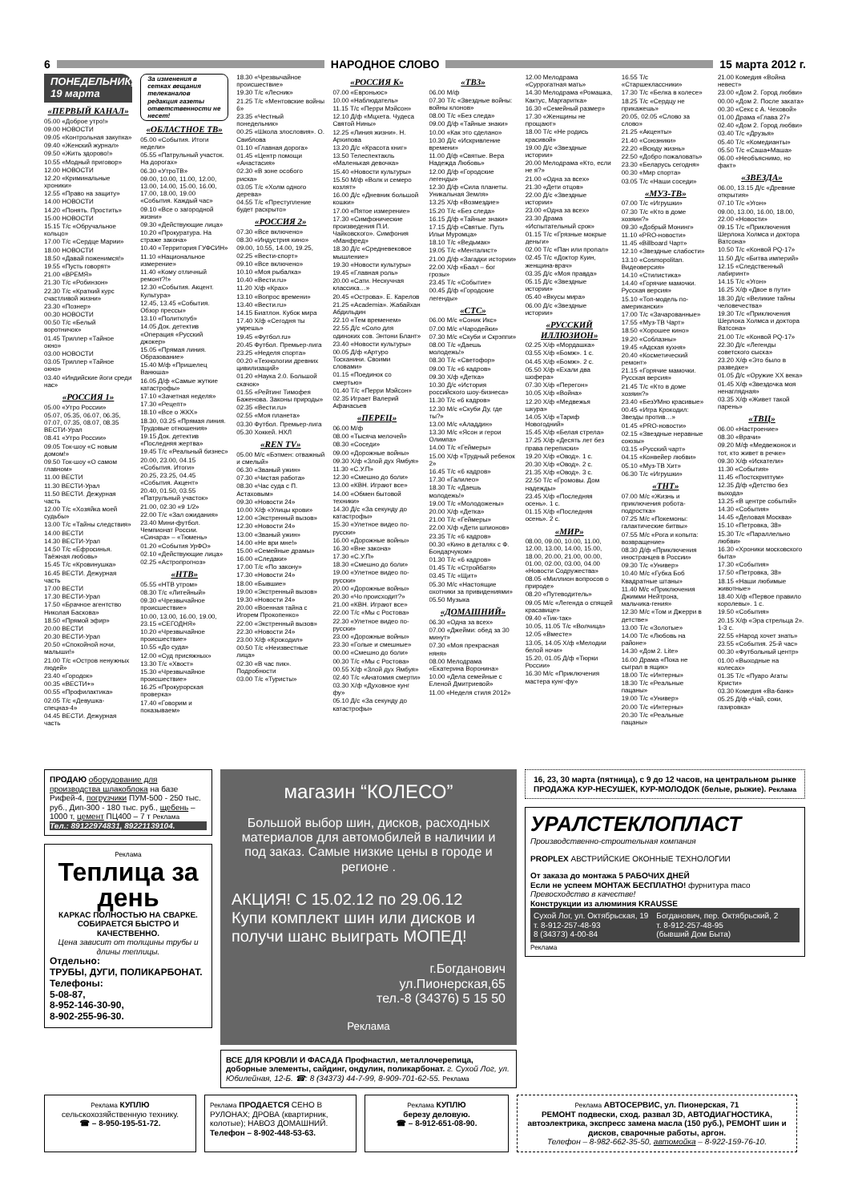6 НАРОДНОЕ СЛОВО 15 марта 2012 г.
ПОНЕДЕЛЬНИК, 19 марта
«ПЕРВЫЙ КАНАЛ»
05.00 «Доброе утро!»
09.00 НОВОСТИ
09.05 «Контрольная закупка»
09.40 «Женский журнал»
09.50 «Жить здорово!»
10.55 «Модный приговор»
12.00 НОВОСТИ
12.20 «Криминальные хроники»
12.55 «Право на защиту»
14.00 НОВОСТИ
14.20 «Понять. Простить»
15.00 НОВОСТИ
15.15 Т/с «Обручальное кольцо»
17.00 Т/с «Сердце Марии»
18.00 НОВОСТИ
18.50 «Давай поженимся!»
19.55 «Пусть говорят»
21.00 «ВРЕМЯ»
21.30 Т/с «Робинзон»
22.30 Т/с «Краткий курс счастливой жизни»
23.30 «Познер»
00.30 НОВОСТИ
00.50 Т/с «Белый воротничок»
01.45 Триллер «Тайное окно»
03.00 НОВОСТИ
03.05 Триллер «Тайное окно»
03.40 «Индийские йоги среди нас»
«РОССИЯ 1»
05.00 «Утро России»
05.07, 05.35, 06.07, 06.35, 07.07, 07.35, 08.07, 08.35 ВЕСТИ-Урал
08.41 «Утро России»
09.05 Ток-шоу «С новым домом!»
09.50 Ток-шоу «О самом главном»
11.00 ВЕСТИ
11.30 ВЕСТИ-Урал
11.50 ВЕСТИ. Дежурная часть
12.00 Т/с «Хозяйка моей судьбы»
13.00 Т/с «Тайны следствия»
14.00 ВЕСТИ
14.30 ВЕСТИ-Урал
14.50 Т/с «Ефросинья. Таёжная любовь»
15.45 Т/с «Кровинушка»
16.45 ВЕСТИ. Дежурная часть
17.00 ВЕСТИ
17.30 ВЕСТИ-Урал
17.50 «Брачное агентство Николая Баскова»
18.50 «Прямой эфир»
20.00 ВЕСТИ
20.30 ВЕСТИ-Урал
20.50 «Спокойной ночи, малыши!»
21.00 Т/с «Остров ненужных людей»
23.40 «Городок»
00.35 «ВЕСТИ+»
00.55 «Профилактика»
02.05 Т/с «Девушка-спецназ-4»
04.45 ВЕСТИ. Дежурная часть
За изменения в сетках вещания телеканалов редакция газеты ответственности не несет!
«ОБЛАСТНОЕ ТВ»
05.00 «События. Итоги недели»
05.55 «Патрульный участок. На дорогах»
06.30 «УтроТВ»
09.00, 10.00, 11.00, 12.00, 13.00, 14.00, 15.00, 16.00, 17.00, 18.00, 19.00 «События. Каждый час»
09.10 «Все о загородной жизни»
09.30 «Действующие лица»
10.20 «Прокуратура. На страже закона»
10.40 «Территория ГУФСИН»
11.10 «Национальное измерение»
11.40 «Кому отличный ремонт?!»
12.30 «События. Акцент. Культура»
12.45, 13.45 «События. Обзор прессы»
13.10 «Политклуб»
14.05 Док. детектив «Операция «Русский джокер»
15.05 «Прямая линия. Образование»
15.40 М/ф «Пришелец Ванюша»
16.05 Д/ф «Самые жуткие катастрофы»
17.10 «Зачетная неделя»
17.30 «Рецепт»
18.10 «Все о ЖКХ»
18.30, 03.25 «Прямая линия. Трудовые отношения»
19.15 Док. детектив «Последняя жертва»
19.45 Т/с «Реальный бизнес»
20.00, 23.00, 04.15 «События. Итоги»
20.25, 23.25, 04.45 «События. Акцент»
20.40, 01.50, 03.55 «Патрульный участок»
21.00, 02.30 «9 1/2»
22.00 Т/с «Зал ожидания»
23.40 Мини-футбол. Чемпионат России. «Синара» – «Тюмень»
01.20 «События УрФО»
02.10 «Действующие лица»
02.25 «Астропрогноз»
«НТВ»
05.55 «НТВ утром»
08.30 Т/с «Литейный»
09.30 «Чрезвычайное происшествие»
10.00, 13.00, 16.00, 19.00, 23.15 «СЕГОДНЯ»
10.20 «Чрезвычайное происшествие»
10.55 «До суда»
12.00 «Суд присяжных»
13.30 Т/с «Хвост»
15.30 «Чрезвычайное происшествие»
16.25 «Прокурорская проверка»
17.40 «Говорим и показываем»
18.30 «Чрезвычайное происшествие»
19.30 Т/с «Лесник»
21.25 Т/с «Ментовские войны 6»
23.35 «Честный понедельник»
00.25 «Школа злословия». О. Свиблова
01.10 «Главная дорога»
01.45 «Центр помощи «Анастасия»
02.30 «В зоне особого риска»
03.05 Т/с «Холм одного дерева»
04.55 Т/с «Преступление будет раскрыто»
«РОССИЯ 2»
07.30 «Все включено»
08.30 «Индустрия кино»
09.00, 10.55, 14.00, 19.25, 02.25 «Вести-спорт»
09.10 «Все включено»
10.10 «Моя рыбалка»
10.40 «Вести.ru»
11.20 Х/ф «Крах»
13.10 «Вопрос времени»
13.40 «Вести.ru»
14.15 Биатлон. Кубок мира
17.40 Х/ф «Сегодня ты умрешь»
19.45 «Футбол.ru»
20.45 Футбол. Премьер-лига
23.25 «Неделя спорта»
00.20 «Технологии древних цивилизаций»
01.20 «Наука 2.0. Большой скачок»
01.55 «Рейтинг Тимофея Баженова. Законы природы»
02.35 «Вести.ru»
02.55 «Моя планета»
03.30 Футбол. Премьер-лига
05.30 Хоккей. НХЛ
«REN TV»
05.00 М/с «Бэтмен: отважный и смелый»
06.30 «Званый ужин»
07.30 «Чистая работа»
08.30 «Час суда с П. Астаховым»
09.30 «Новости 24»
10.00 Х/ф «Улицы крови»
12.00 «Экстренный вызов»
12.30 «Новости 24»
13.00 «Званый ужин»
14.00 «Не ври мне!»
15.00 «Семейные драмы»
16.00 «Следаки»
17.00 Т/с «По закону»
17.30 «Новости 24»
18.00 «Бывшие»
19.00 «Экстренный вызов»
19.30 «Новости 24»
20.00 «Военная тайна с Игорем Прокопенко»
22.00 «Экстренный вызов»
22.30 «Новости 24»
23.00 Х/ф «Крокодил»
00.50 Т/с «Неизвестные лица»
02.30 «В час пик». Подробности
03.00 Т/с «Туристы»
«РОССИЯ К»
07.00 «Евроньюс»
10.00 «Наблюдатель»
11.15 Т/с «Перри Мэйсон»
12.10 Д/ф «Мцхета. Чудеса Святой Нины»
12.25 «Линия жизни». Н. Архипова
13.20 Д/с «Красота книг»
13.50 Телеспектакль «Маленькая девочка»
15.40 «Новости культуры»
15.50 М/ф «Волк и семеро козлят»
16.00 Д/с «Дневник большой кошки»
17.00 «Пятое измерение»
17.30 «Симфонические произведения П.И. Чайковского». Симфония «Манфред»
18.30 Д/с «Средневековое мышление»
19.30 «Новости культуры»
19.45 «Главная роль»
20.00 «Сати. Нескучная классика…»
20.45 «Острова». Е. Карелов
21.25 «Academia». Жабайхан Абдильдин
22.10 «Тем временем»
22.55 Д/с «Соло для одиноких сов. Энтони Блант»
23.40 «Новости культуры»
00.05 Д/ф «Артуро Тосканини. Своими словами»
01.15 «Поединок со смертью»
01.40 Т/с «Перри Мэйсон»
02.35 Играет Валерий Афанасьев
«ПЕРЕЦ»
06.00 М/ф
08.00 «Тысяча мелочей»
08.30 «Соседи»
09.00 «Дорожные войны»
09.30 Х/ф «Злой дух Ямбуя»
11.30 «С.У.П»
12.30 «Смешно до боли»
13.00 «КВН. Играют все»
14.00 «Обмен бытовой техники»
14.30 Д/с «За секунду до катастрофы»
15.30 «Улетное видео по-русски»
16.00 «Дорожные войны»
16.30 «Вне закона»
17.30 «С.У.П»
18.30 «Смешно до боли»
19.00 «Улетное видео по-русски»
20.00 «Дорожные войны»
20.30 «Чо происходит?»
21.00 «КВН. Играют все»
22.00 Т/с «Мы с Ростова»
22.30 «Улетное видео по-русски»
23.00 «Дорожные войны»
23.30 «Голые и смешные»
00.00 «Смешно до боли»
00.30 Т/с «Мы с Ростова»
00.55 Х/ф «Злой дух Ямбуя»
02.40 Т/с «Анатомия смерти»
03.30 Х/ф «Духовное кунг фу»
05.10 Д/с «За секунду до катастрофы»
«ТВ3»
06.00 М/ф
07.30 Т/с «Звездные войны: войны клонов»
08.00 Т/с «Без следа»
09.00 Д/ф «Тайные знаки»
10.00 «Как это сделано»
10.30 Д/с «Искривление времени»
11.00 Д/ф «Святые. Вера Надежда Любовь»
12.00 Д/ф «Городские легенды»
12.30 Д/ф «Сила планеты. Уникальная Земля»
13.25 Х/ф «Возмездие»
15.20 Т/с «Без следа»
16.15 Д/ф «Тайные знаки»
17.15 Д/ф «Святые. Путь Ильи Муромца»
18.10 Т/с «Ведьмак»
19.05 Т/с «Менталист»
21.00 Д/ф «Загадки истории»
22.00 Х/ф «Баал – бог грозы»
23.45 Т/с «Событие»
00.45 Д/ф «Городские легенды»
«СТС»
06.00 М/с «Соник Икс»
07.00 М/с «Чародейки»
07.30 М/с «Скуби и Скрэппи»
08.00 Т/с «Даешь молодежь!»
08.30 Т/с «Светофор»
09.00 Т/с «6 кадров»
09.30 Х/ф «Детка»
10.30 Д/с «История российского шоу-бизнеса»
11.30 Т/с «6 кадров»
12.30 М/с «Скуби Ду, где ты?»
13.00 М/с «Аладдин»
13.30 М/с «Ясон и герои Олимпа»
14.00 Т/с «Геймеры»
15.00 Х/ф «Трудный ребенок 2»
16.45 Т/с «6 кадров»
17.30 «Галилео»
18.30 Т/с «Даешь молодежь!»
19.00 Т/с «Молодожены»
20.00 Х/ф «Детка»
21.00 Т/с «Геймеры»
22.00 Х/ф «Дети шпионов»
23.35 Т/с «6 кадров»
00.30 «Кино в деталях с Ф. Бондарчуком»
01.30 Т/с «6 кадров»
01.45 Т/с «Стройбатя»
03.45 Т/с «Щит»
05.30 М/с «Настоящие охотники за привидениями»
05.50 Музыка
«ДОМАШНИЙ»
06.30 «Одна за всех»
07.00 «Джейми: обед за 30 минут»
07.30 «Моя прекрасная няня»
08.00 Мелодрама «Екатерина Воронина»
10.00 «Дела семейные с Еленой Дмитриевой»
11.00 «Неделя стиля 2012»
12.00 Мелодрама «Суррогатная мать»
14.30 Мелодрама «Ромашка, Кактус, Маргаритка»
16.30 «Семейный размер»
17.30 «Женщины не прощают»
18.00 Т/с «Не родись красивой»
19.00 Д/с «Звездные истории»
20.00 Мелодрама «Кто, если не я?»
21.00 «Одна за всех»
21.30 «Дети отцов»
22.00 Д/с «Звездные истории»
23.00 «Одна за всех»
23.30 Драма «Испытательный срок»
01.15 Т/с «Грязные мокрые деньги»
02.00 Т/с «Пан или пропал»
02.45 Т/с «Доктор Куин, женщина-врач»
03.35 Д/с «Моя правда»
05.15 Д/с «Звездные истории»
05.40 «Вкусы мира»
06.00 Д/с «Звездные истории»
«РУССКИЙ ИЛЛЮЗИОН»
02.25 Х/ф «Мордашка»
03.55 Х/ф «Бомж». 1 с.
04.45 Х/ф «Бомж». 2 с.
05.50 Х/ф «Ехали два шофера»
07.30 Х/ф «Перегон»
10.05 Х/ф «Война»
12.20 Х/ф «Медвежья шкура»
14.05 Х/ф «Тариф Новогодний»
15.45 Х/ф «Белая стрела»
17.25 Х/ф «Десять лет без права переписки»
19.20 Х/ф «Овод». 1 с.
20.30 Х/ф «Овод». 2 с.
21.35 Х/ф «Овод». 3 с.
22.50 Т/с «Громовы. Дом надежды»
23.45 Х/ф «Последняя осень». 1 с.
01.15 Х/ф «Последняя осень». 2 с.
«МИР»
08.00, 09.00, 10.00, 11.00, 12.00, 13.00, 14.00, 15.00, 18.00, 20.00, 21.00, 00.00, 01.00, 02.00, 03.00, 04.00 «Новости Содружества»
08.05 «Миллион вопросов о природе»
08.20 «Путеводитель»
09.05 М/с «Легенда о спящей красавице»
09.40 «Тик-так»
10.05, 11.05 Т/с «Волчица»
12.05 «Вместе»
13.05, 14.05 Х/ф «Мелодии белой ночи»
15.20, 01.05 Д/ф «Тюрки России»
16.30 М/с «Приключения мастера кунг-фу»
16.55 Т/с «Старшеклассники»
17.30 Т/с «Белка в колесе»
18.25 Т/с «Сердцу не прикажешь»
20.05, 02.05 «Слово за слово»
21.25 «Акценты»
21.40 «Союзники»
22.20 «Всюду жизнь»
22.50 «Добро пожаловать»
23.30 «Беларусь сегодня»
00.30 «Мир спорта»
03.05 Т/с «Наши соседи»
«МУЗ-ТВ»
07.00 Т/с «Игрушки»
07.30 Т/с «Кто в доме хозяин?»
09.30 «Добрый Монинг»
11.10 «PRO-новости»
11.45 «Billboard Чарт»
12.10 «Звездные слабости»
13.10 «Cosmopolitan. Видеоверсия»
14.10 «Стилистика»
14.40 «Горячие мамочки. Русская версия»
15.10 «Топ-модель по-американски»
17.00 Т/с «Зачарованные»
17.55 «Муз-ТВ Чарт»
18.50 «Хорошее кино»
19.20 «Соблазны»
19.45 «Адская кухня»
20.40 «Косметический ремонт»
21.15 «Горячие мамочки. Русская версия»
21.45 Т/с «Кто в доме хозяин?»
23.40 «БезУМно красивые»
00.45 «Игра Крокодил: Звезды против…»
01.45 «PRO-новости»
02.15 «Звездные неравные союзы»
03.15 «Русский чарт»
04.15 «Конвейер любви»
05.10 «Муз-ТВ Хит»
06.30 Т/с «Игрушки»
«ТНТ»
07.00 М/с «Жизнь и приключения робота-подростка»
07.25 М/с «Покемоны: галактические битвы»
07.55 М/с «Рога и копыта: возвращение»
08.30 Д/ф «Приключения иностранцев в России»
09.30 Т/с «Универ»
10.40 М/с «Губка Боб Квадратные штаны»
11.40 М/с «Приключения Джимми Нейтрона, мальчика-гения»
12.30 М/с «Том и Джерри в детстве»
13.00 Т/с «Золотые»
14.00 Т/с «Любовь на районе»
14.30 «Дом 2. Lite»
16.00 Драма «Пока не сыграл в ящик»
18.00 Т/с «Интерны»
18.30 Т/с «Реальные пацаны»
19.00 Т/с «Универ»
20.00 Т/с «Интерны»
20.30 Т/с «Реальные пацаны»
21.00 Комедия «Война невест»
23.00 «Дом 2. Город любви»
00.00 «Дом 2. После заката»
00.30 «Секс с А. Чеховой»
01.00 Драма «Глава 27»
02.40 «Дом 2. Город любви»
03.40 Т/с «Друзья»
05.40 Т/с «Комедианты»
05.50 Т/с «Саша+Маша»
06.00 «Необъяснимо, но факт»
«ЗВЕЗДА»
06.00, 13.15 Д/с «Древние открытия»
07.10 Т/с «Угон»
09.00, 13.00, 16.00, 18.00, 22.00 «Новости»
09.15 Т/с «Приключения Шерлока Холмса и доктора Ватсона»
10.50 Т/с «Конвой PQ-17»
11.50 Д/с «Битва империй»
12.15 «Следственный лабиринт»
14.15 Т/с «Угон»
16.25 Х/ф «Двое в пути»
18.30 Д/с «Великие тайны человечества»
19.30 Т/с «Приключения Шерлока Холмса и доктора Ватсона»
21.00 Т/с «Конвой PQ-17»
22.30 Д/с «Легенды советского сыска»
23.20 Х/ф «Это было в разведке»
01.05 Д/с «Оружие ХХ века»
01.45 Х/ф «Звездочка моя ненаглядная»
03.35 Х/ф «Живет такой парень»
«ТВЦ»
06.00 «Настроение»
08.30 «Врачи»
09.20 М/ф «Медвежонок и тот, кто живет в речке»
09.30 Х/ф «Искатели»
11.30 «События»
11.45 «Постскриптум»
12.35 Д/ф «Детство без выхода»
13.25 «В центре событий»
14.30 «События»
14.45 «Деловая Москва»
15.10 «Петровка, 38»
15.30 Т/с «Параллельно любви»
16.30 «Хроники московского быта»
17.30 «События»
17.50 «Петровка, 38»
18.15 «Наши любимые животные»
18.40 Х/ф «Первое правило королевы». 1 с.
19.50 «События»
20.15 Х/ф «Эра стрельца 2». 1-3 с.
22.55 «Народ хочет знать»
23.55 «События. 25-й час»
00.30 «Футбольный центр»
01.00 «Выходные на колесах»
01.35 Т/с «Пуаро Агаты Кристи»
03.30 Комедия «Ва-банк»
05.25 Д/ф «Чай, соки, газировка»
ПРОДАЮ оборудование для производства шлакоблока на базе Рифей-4, погрузчики ПУМ-500 - 250 тыс. руб., Дип-300 - 180 тыс. руб., щебень – 1000 т, цемент ПЦ400 – 7 т Реклама
Тел.: 89122974831, 89221139104.
Реклама
Теплица за день
КАРКАС ПОЛНОСТЬЮ НА СВАРКЕ. СОБИРАЕТСЯ БЫСТРО И КАЧЕСТВЕННО.
Цена зависит от толщины трубы и длины теплицы.
Отдельно:
ТРУБЫ, ДУГИ, ПОЛИКАРБОНАТ.
Телефоны:
5-08-87,
8-952-146-30-90,
8-902-255-96-30.
магазин “КОЛЕСО”
Большой выбор шин, дисков, расходных материалов для автомобилей в наличии и под заказ. Самые низкие цены в городе и регионе .
АКЦИЯ! С 15.02.12 по 29.06.12
Купи комплект шин или дисков и получи шанс выиграть МОПЕД!
г.Богданович
ул.Пионерская,65
тел.-8 (34376) 5 15 50
Реклама
ВСЕ ДЛЯ КРОВЛИ И ФАСАДА Профнастил, металлочерепица, доборные элементы, сайдинг, ондулин, поликарбонат. г. Сухой Лог, ул. Юбилейная, 12-Б. ☎: 8 (34373) 44-7-99, 8-909-701-62-55. Реклама
16, 23, 30 марта (пятница), с 9 до 12 часов, на центральном рынке ПРОДАЖА КУР-НЕСУШЕК, КУР-МОЛОДОК (белые, рыжие). Реклама
УРАЛСТЕКЛОПЛАСТ
Производственно-строительная компания
PROPLEX АВСТРИЙСКИЕ ОКОННЫЕ ТЕХНОЛОГИИ
От заказа до монтажа 5 РАБОЧИХ ДНЕЙ
Если не успеем МОНТАЖ БЕСПЛАТНО! фурнитура maco Превосходство в качестве!
Конструкции из алюминия KRAUSSE
Сухой Лог, ул. Октябрьская, 19
т. 8-912-257-48-93
8 (34373) 4-00-84
Богданович, пер. Октябрьский, 2
т. 8-912-257-48-95
(бывший Дом Быта)
Реклама
Реклама КУПЛЮ
сельскохозяйственную технику.
☎ – 8-950-195-51-72.
Реклама ПРОДАЕТСЯ СЕНО В РУЛОНАХ; ДРОВА (квартирник, колотые); НАВОЗ ДОМАШНИЙ.
Телефон – 8-902-448-53-63.
Реклама КУПЛЮ
березу деловую.
☎ – 8-912-651-08-90.
Реклама АВТОСЕРВИС, ул. Пионерская, 71
РЕМОНТ подвески, сход. развал 3D, АВТОДИАГНОСТИКА, автоэлектрика, экспресс замена масла (150 руб.), РЕМОНТ шин и дисков, сварочные работы, аргон.
Телефон – 8-982-662-35-50, автомойка – 8-922-159-76-10.